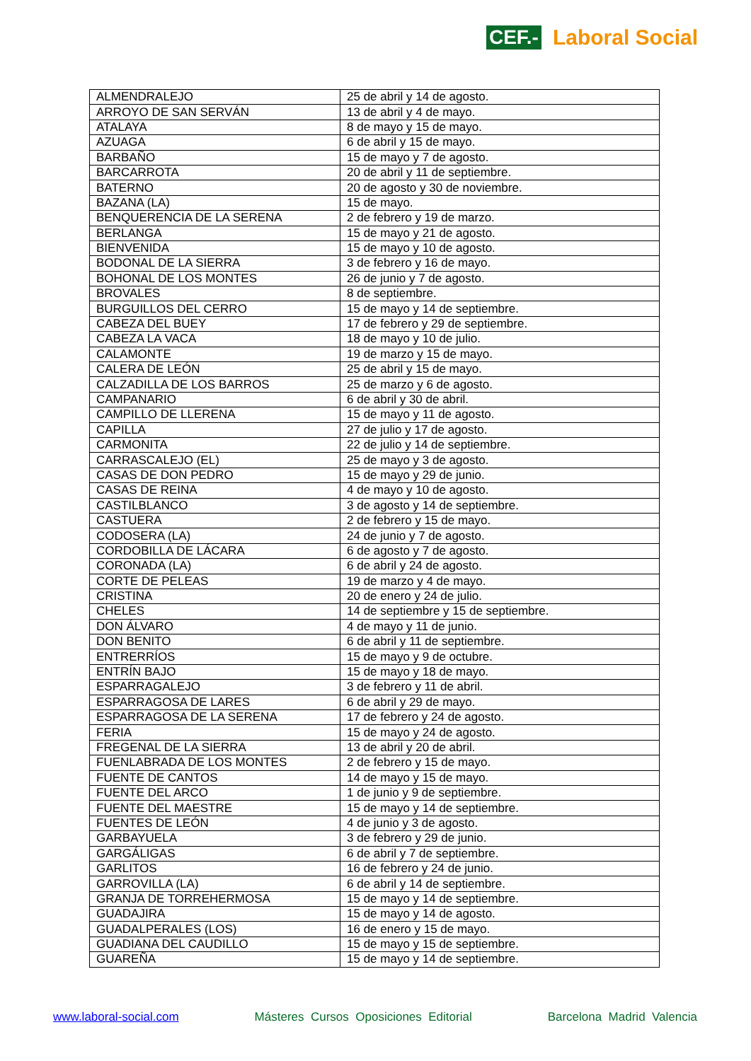CEF.- Laboral Social
| ALMENDRALEJO | 25 de abril y 14 de agosto. |
| ARROYO DE SAN SERVÁN | 13 de abril y 4 de mayo. |
| ATALAYA | 8 de mayo y 15 de mayo. |
| AZUAGA | 6 de abril y 15 de mayo. |
| BARBAÑO | 15 de mayo y 7 de agosto. |
| BARCARROTA | 20 de abril y 11 de septiembre. |
| BATERNO | 20 de agosto y 30 de noviembre. |
| BAZANA (LA) | 15 de mayo. |
| BENQUERENCIA DE LA SERENA | 2 de febrero y 19 de marzo. |
| BERLANGA | 15 de mayo y 21 de agosto. |
| BIENVENIDA | 15 de mayo y 10 de agosto. |
| BODONAL DE LA SIERRA | 3 de febrero y 16 de mayo. |
| BOHONAL DE LOS MONTES | 26 de junio y 7 de agosto. |
| BROVALES | 8 de septiembre. |
| BURGUILLOS DEL CERRO | 15 de mayo y 14 de septiembre. |
| CABEZA DEL BUEY | 17 de febrero y 29 de septiembre. |
| CABEZA LA VACA | 18 de mayo y 10 de julio. |
| CALAMONTE | 19 de marzo y 15 de mayo. |
| CALERA DE LEÓN | 25 de abril y 15 de mayo. |
| CALZADILLA DE LOS BARROS | 25 de marzo y 6 de agosto. |
| CAMPANARIO | 6 de abril y 30 de abril. |
| CAMPILLO DE LLERENA | 15 de mayo y 11 de agosto. |
| CAPILLA | 27 de julio y 17 de agosto. |
| CARMONITA | 22 de julio y 14 de septiembre. |
| CARRASCALEJO (EL) | 25 de mayo y 3 de agosto. |
| CASAS DE DON PEDRO | 15 de mayo y 29 de junio. |
| CASAS DE REINA | 4 de mayo y 10 de agosto. |
| CASTILBLANCO | 3 de agosto y 14 de septiembre. |
| CASTUERA | 2 de febrero y 15 de mayo. |
| CODOSERA (LA) | 24 de junio y 7 de agosto. |
| CORDOBILLA DE LÁCARA | 6 de agosto y 7 de agosto. |
| CORONADA (LA) | 6 de abril y 24 de agosto. |
| CORTE DE PELEAS | 19 de marzo y 4 de mayo. |
| CRISTINA | 20 de enero y 24 de julio. |
| CHELES | 14 de septiembre y 15 de septiembre. |
| DON ÁLVARO | 4 de mayo y 11 de junio. |
| DON BENITO | 6 de abril y 11 de septiembre. |
| ENTRERRÍOS | 15 de mayo y 9 de octubre. |
| ENTRÍN BAJO | 15 de mayo y 18 de mayo. |
| ESPARRAGALEJO | 3 de febrero y 11 de abril. |
| ESPARRAGOSA DE LARES | 6 de abril y 29 de mayo. |
| ESPARRAGOSA DE LA SERENA | 17 de febrero y 24 de agosto. |
| FERIA | 15 de mayo y 24 de agosto. |
| FREGENAL DE LA SIERRA | 13 de abril y 20 de abril. |
| FUENLABRADA DE LOS MONTES | 2 de febrero y 15 de mayo. |
| FUENTE DE CANTOS | 14 de mayo y 15 de mayo. |
| FUENTE DEL ARCO | 1 de junio y 9 de septiembre. |
| FUENTE DEL MAESTRE | 15 de mayo y 14 de septiembre. |
| FUENTES DE LEÓN | 4 de junio y 3 de agosto. |
| GARBAYUELA | 3 de febrero y 29 de junio. |
| GARGÁLIGAS | 6 de abril y 7 de septiembre. |
| GARLITOS | 16 de febrero y 24 de junio. |
| GARROVILLA (LA) | 6 de abril y 14 de septiembre. |
| GRANJA DE TORREHERMOSA | 15 de mayo y 14 de septiembre. |
| GUADAJIRA | 15 de mayo y 14 de agosto. |
| GUADALPERALES (LOS) | 16 de enero y 15 de mayo. |
| GUADIANA DEL CAUDILLO | 15 de mayo y 15 de septiembre. |
| GUAREÑA | 15 de mayo y 14 de septiembre. |
www.laboral-social.com Másteres Cursos Oposiciones Editorial Barcelona Madrid Valencia